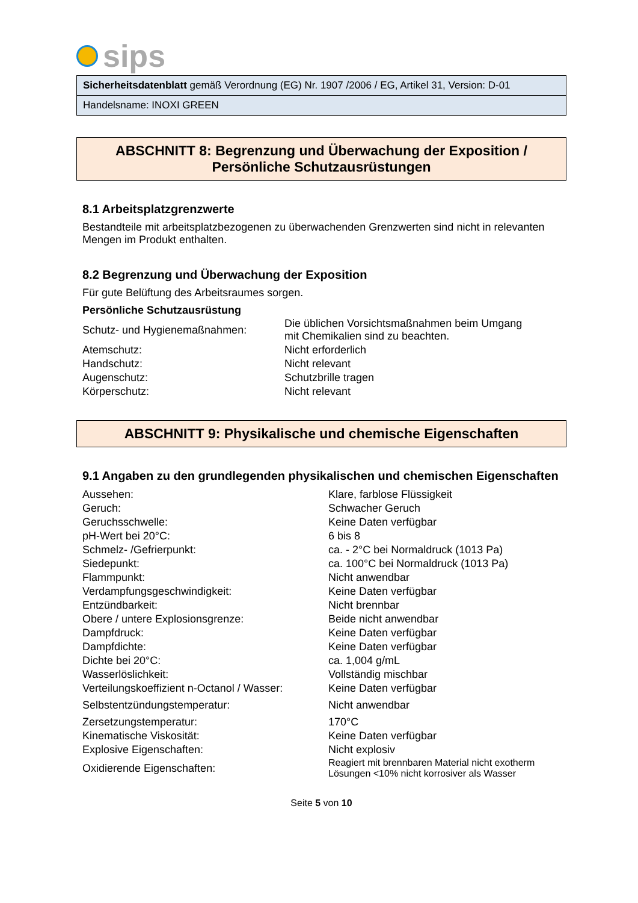sips
Sicherheitsdatenblatt gemäß Verordnung (EG) Nr. 1907 /2006 / EG, Artikel 31, Version: D-01
Handelsname: INOXI GREEN
ABSCHNITT 8: Begrenzung und Überwachung der Exposition /
Persönliche Schutzausrüstungen
8.1 Arbeitsplatzgrenzwerte
Bestandteile mit arbeitsplatzbezogenen zu überwachenden Grenzwerten sind nicht in relevanten Mengen im Produkt enthalten.
8.2 Begrenzung und Überwachung der Exposition
Für gute Belüftung des Arbeitsraumes sorgen.
Persönliche Schutzausrüstung
| Schutz- und Hygienemaßnahmen: | Die üblichen Vorsichtsmaßnahmen beim Umgang mit Chemikalien sind zu beachten. |
| Atemschutz: | Nicht erforderlich |
| Handschutz: | Nicht relevant |
| Augenschutz: | Schutzbrille tragen |
| Körperschutz: | Nicht relevant |
ABSCHNITT 9: Physikalische und chemische Eigenschaften
9.1 Angaben zu den grundlegenden physikalischen und chemischen Eigenschaften
| Aussehen: | Klare, farblose Flüssigkeit |
| Geruch: | Schwacher Geruch |
| Geruchsschwelle: | Keine Daten verfügbar |
| pH-Wert bei 20°C: | 6 bis 8 |
| Schmelz- /Gefrierpunkt: | ca. - 2°C bei Normaldruck (1013 Pa) |
| Siedepunkt: | ca. 100°C bei Normaldruck (1013 Pa) |
| Flammpunkt: | Nicht anwendbar |
| Verdampfungsgeschwindigkeit: | Keine Daten verfügbar |
| Entzündbarkeit: | Nicht brennbar |
| Obere / untere Explosionsgrenze: | Beide nicht anwendbar |
| Dampfdruck: | Keine Daten verfügbar |
| Dampfdichte: | Keine Daten verfügbar |
| Dichte bei 20°C: | ca. 1,004 g/mL |
| Wasserlöslichkeit: | Vollständig mischbar |
| Verteilungskoeffizient n-Octanol / Wasser: | Keine Daten verfügbar |
| Selbstentzündungstemperatur: | Nicht anwendbar |
| Zersetzungstemperatur: | 170°C |
| Kinematische Viskosität: | Keine Daten verfügbar |
| Explosive Eigenschaften: | Nicht explosiv |
| Oxidierende Eigenschaften: | Reagiert mit brennbaren Material nicht exotherm Lösungen <10% nicht korrosiver als Wasser |
Seite 5 von 10